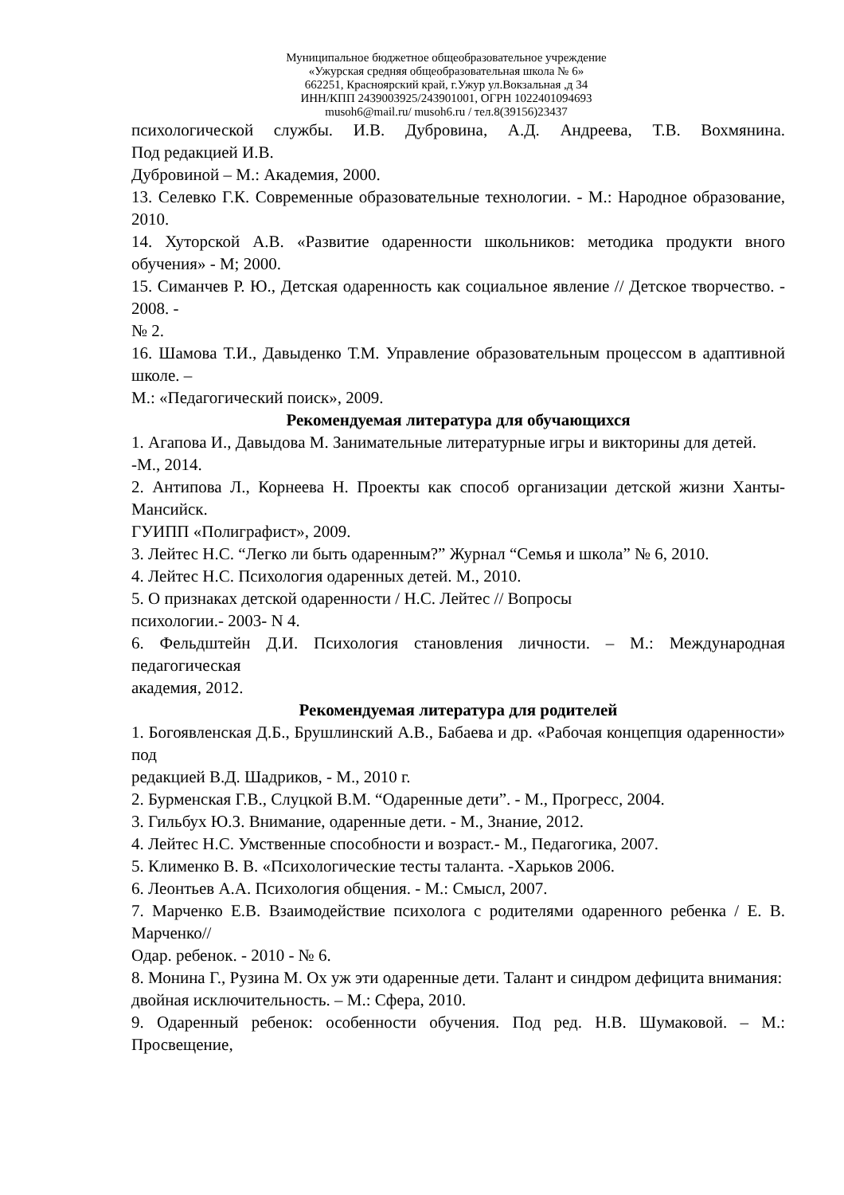Муниципальное бюджетное общеобразовательное учреждение
«Ужурская средняя общеобразовательная школа № 6»
662251, Красноярский край, г.Ужур ул.Вокзальная ,д 34
ИНН/КПП 2439003925/243901001, ОГРН 1022401094693
musoh6@mail.ru/ musoh6.ru / тел.8(39156)23437
психологической службы. И.В. Дубровина, А.Д. Андреева, Т.В. Вохмянина.
Под редакцией И.В.
Дубровиной – М.: Академия, 2000.
13. Селевко Г.К. Современные образовательные технологии. - М.: Народное образование, 2010.
14. Хуторской А.В. «Развитие одаренности школьников: методика продукти вного обучения» - М; 2000.
15. Симанчев Р. Ю., Детская одаренность как социальное явление // Детское творчество. - 2008. -
№ 2.
16. Шамова Т.И., Давыденко Т.М. Управление образовательным процессом в адаптивной школе. –
М.: «Педагогический поиск», 2009.
Рекомендуемая литература для обучающихся
1. Агапова И., Давыдова М. Занимательные литературные игры и викторины для детей.
-М., 2014.
2. Антипова Л., Корнеева Н. Проекты как способ организации детской жизни Ханты-Мансийск.
ГУИПП «Полиграфист», 2009.
3. Лейтес Н.С. “Легко ли быть одаренным?” Журнал “Семья и школа” № 6, 2010.
4. Лейтес Н.С. Психология одаренных детей. М., 2010.
5. О признаках детской одаренности / Н.С. Лейтес // Вопросы
психологии.- 2003- N 4.
6. Фельдштейн Д.И. Психология становления личности. – М.: Международная педагогическая
академия, 2012.
Рекомендуемая литература для родителей
1. Богоявленская Д.Б., Брушлинский А.В., Бабаева и др. «Рабочая концепция одаренности» под
редакцией В.Д. Шадриков, - М., 2010 г.
2. Бурменская Г.В., Слуцкой В.М. “Одаренные дети”. - М., Прогресс, 2004.
3. Гильбух Ю.З. Внимание, одаренные дети. - М., Знание, 2012.
4. Лейтес Н.С. Умственные способности и возраст.- М., Педагогика, 2007.
5. Клименко В. В. «Психологические тесты таланта. -Харьков 2006.
6. Леонтьев А.А. Психология общения. - М.: Смысл, 2007.
7. Марченко Е.В. Взаимодействие психолога с родителями одаренного ребенка / Е. В. Марченко//
Одар. ребенок. - 2010 - № 6.
8. Монина Г., Рузина М. Ох уж эти одаренные дети. Талант и синдром дефицита внимания:
двойная исключительность. – М.: Сфера, 2010.
9. Одаренный ребенок: особенности обучения. Под ред. Н.В. Шумаковой. – М.: Просвещение,